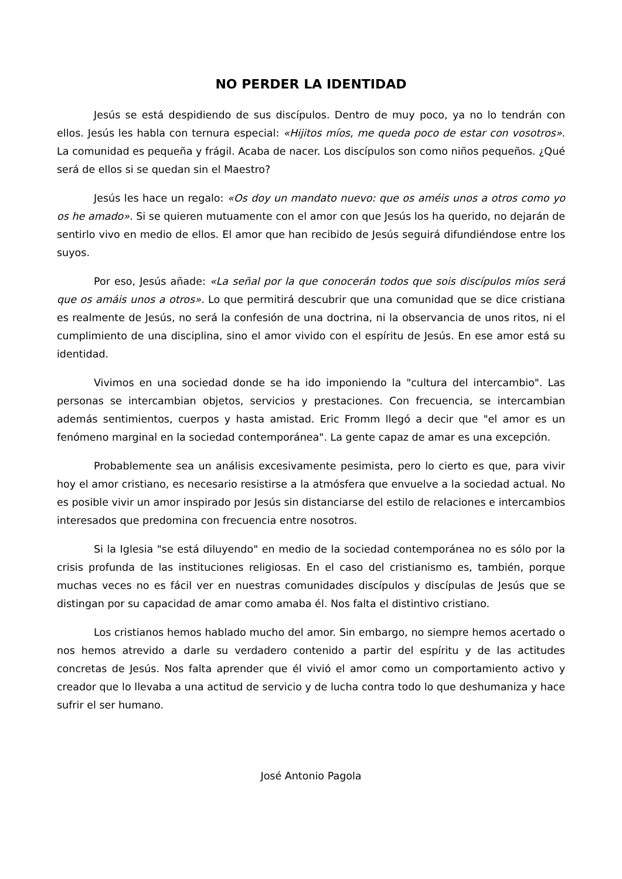NO PERDER LA IDENTIDAD
Jesús se está despidiendo de sus discípulos. Dentro de muy poco, ya no lo tendrán con ellos. Jesús les habla con ternura especial: «Hijitos míos, me queda poco de estar con vosotros». La comunidad es pequeña y frágil. Acaba de nacer. Los discípulos son como niños pequeños. ¿Qué será de ellos si se quedan sin el Maestro?
Jesús les hace un regalo: «Os doy un mandato nuevo: que os améis unos a otros como yo os he amado». Si se quieren mutuamente con el amor con que Jesús los ha querido, no dejarán de sentirlo vivo en medio de ellos. El amor que han recibido de Jesús seguirá difundiéndose entre los suyos.
Por eso, Jesús añade: «La señal por la que conocerán todos que sois discípulos míos será que os amáis unos a otros». Lo que permitirá descubrir que una comunidad que se dice cristiana es realmente de Jesús, no será la confesión de una doctrina, ni la observancia de unos ritos, ni el cumplimiento de una disciplina, sino el amor vivido con el espíritu de Jesús. En ese amor está su identidad.
Vivimos en una sociedad donde se ha ido imponiendo la "cultura del intercambio". Las personas se intercambian objetos, servicios y prestaciones. Con frecuencia, se intercambian además sentimientos, cuerpos y hasta amistad. Eric Fromm llegó a decir que "el amor es un fenómeno marginal en la sociedad contemporánea". La gente capaz de amar es una excepción.
Probablemente sea un análisis excesivamente pesimista, pero lo cierto es que, para vivir hoy el amor cristiano, es necesario resistirse a la atmósfera que envuelve a la sociedad actual. No es posible vivir un amor inspirado por Jesús sin distanciarse del estilo de relaciones e intercambios interesados que predomina con frecuencia entre nosotros.
Si la Iglesia "se está diluyendo" en medio de la sociedad contemporánea no es sólo por la crisis profunda de las instituciones religiosas. En el caso del cristianismo es, también, porque muchas veces no es fácil ver en nuestras comunidades discípulos y discípulas de Jesús que se distingan por su capacidad de amar como amaba él. Nos falta el distintivo cristiano.
Los cristianos hemos hablado mucho del amor. Sin embargo, no siempre hemos acertado o nos hemos atrevido a darle su verdadero contenido a partir del espíritu y de las actitudes concretas de Jesús. Nos falta aprender que él vivió el amor como un comportamiento activo y creador que lo llevaba a una actitud de servicio y de lucha contra todo lo que deshumaniza y hace sufrir el ser humano.
José Antonio Pagola